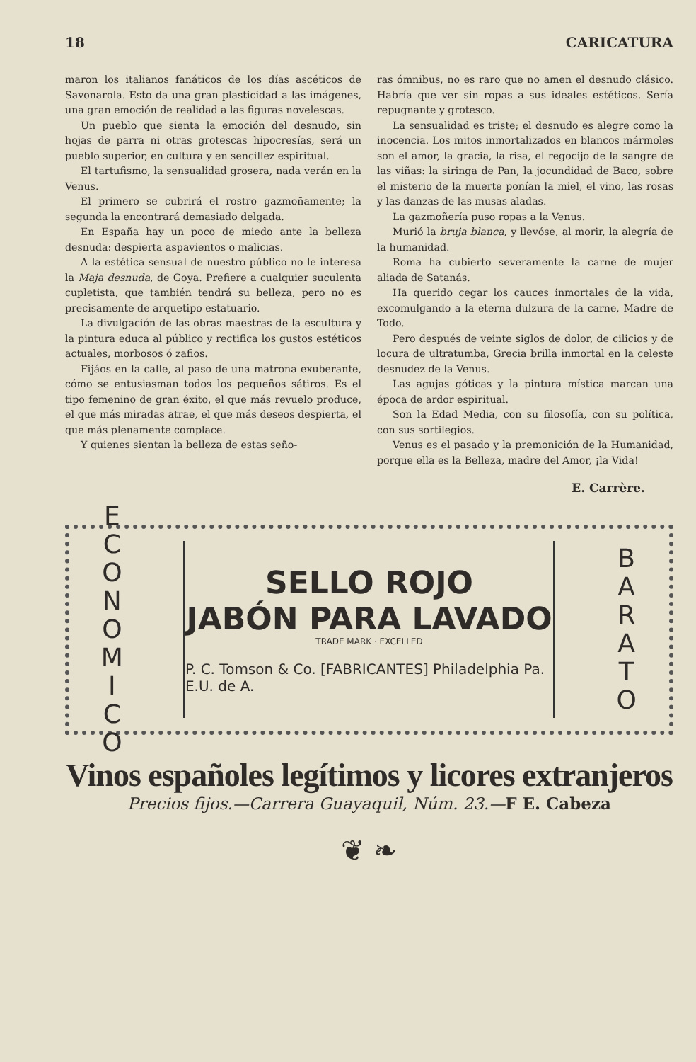18 CARICATURA
maron los italianos fanáticos de los días ascéticos de Savonarola. Esto da una gran plasticidad a las imágenes, una gran emoción de realidad a las figuras novelescas.
Un pueblo que sienta la emoción del desnudo, sin hojas de parra ni otras grotescas hipocresías, será un pueblo superior, en cultura y en sencillez espiritual.
El tartufismo, la sensualidad grosera, nada verán en la Venus.
El primero se cubrirá el rostro gazmoñamente; la segunda la encontrará demasiado delgada.
En España hay un poco de miedo ante la belleza desnuda: despierta aspavientos o malicias.
A la estética sensual de nuestro público no le interesa la Maja desnuda, de Goya. Prefiere a cualquier suculenta cupletista, que también tendrá su belleza, pero no es precisamente de arquetipo estatuario.
La divulgación de las obras maestras de la escultura y la pintura educa al público y rectifica los gustos estéticos actuales, morbosos ó zafios.
Fijáos en la calle, al paso de una matrona exuberante, cómo se entusiasman todos los pequeños sátiros. Es el tipo femenino de gran éxito, el que más revuelo produce, el que más miradas atrae, el que más deseos despierta, el que más plenamente complace.
Y quienes sientan la belleza de estas seño-
ras ómnibus, no es raro que no amen el desnudo clásico. Habría que ver sin ropas a sus ideales estéticos. Sería repugnante y grotesco.
La sensualidad es triste; el desnudo es alegre como la inocencia. Los mitos inmortalizados en blancos mármoles son el amor, la gracia, la risa, el regocijo de la sangre de las viñas: la siringa de Pan, la jocundidad de Baco, sobre el misterio de la muerte ponían la miel, el vino, las rosas y las danzas de las musas aladas.
La gazmoñería puso ropas a la Venus.
Murió la bruja blanca, y llevóse, al morir, la alegría de la humanidad.
Roma ha cubierto severamente la carne de mujer aliada de Satanás.
Ha querido cegar los cauces inmortales de la vida, excomulgando a la eterna dulzura de la carne, Madre de Todo.
Pero después de veinte siglos de dolor, de cilicios y de locura de ultratumba, Grecia brilla inmortal en la celeste desnudez de la Venus.
Las agujas góticas y la pintura mística marcan una época de ardor espiritual.
Son la Edad Media, con su filosofía, con su política, con sus sortilegios.
Venus es el pasado y la premonición de la Humanidad, porque ella es la Belleza, madre del Amor, ¡la Vida!
E. Carrère.
E
C
O
N
O
M
I
C
O
SELLO ROJO
JABÓN PARA LAVADO
TRADE MARK · EXCELLED
P. C. Tomson & Co. [FABRICANTES] Philadelphia Pa. E.U. de A.
B
A
R
A
T
O
Vinos españoles legítimos y licores extranjeros
Precios fijos.—Carrera Guayaquil, Núm. 23.—F E. Cabeza
❦ ❧